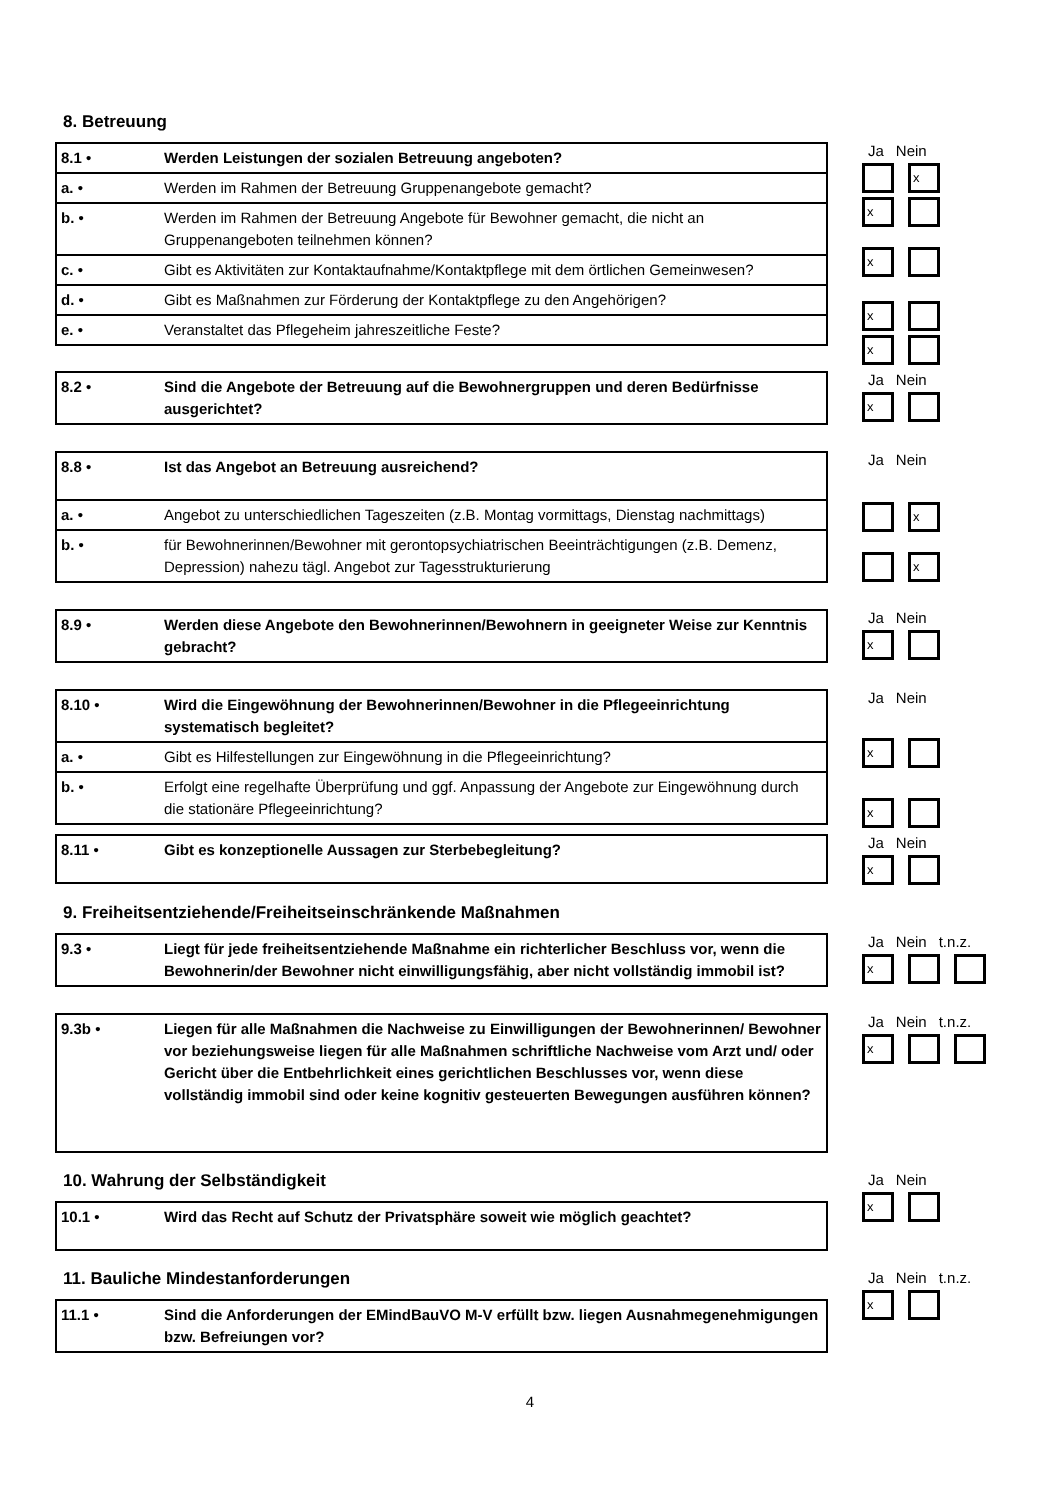8. Betreuung
| 8.1 • | Werden Leistungen der sozialen Betreuung angeboten? |
| a. • | Werden im Rahmen der Betreuung Gruppenangebote gemacht? |
| b. • | Werden im Rahmen der Betreuung Angebote für Bewohner gemacht, die nicht an Gruppenangeboten teilnehmen können? |
| c. • | Gibt es Aktivitäten zur Kontaktaufnahme/Kontaktpflege mit dem örtlichen Gemeinwesen? |
| d. • | Gibt es Maßnahmen zur Förderung der Kontaktpflege zu den Angehörigen? |
| e. • | Veranstaltet das Pflegeheim jahreszeitliche Feste? |
Ja Nein
x
x
x
x
x
| 8.2 • | Sind die Angebote der Betreuung auf die Bewohnergruppen und deren Bedürfnisse ausgerichtet? |
Ja Nein
x
| 8.8 • | Ist das Angebot an Betreuung ausreichend? |
| a. • | Angebot zu unterschiedlichen Tageszeiten (z.B. Montag vormittags, Dienstag nachmittags) |
| b. • | für Bewohnerinnen/Bewohner mit gerontopsychiatrischen Beeinträchtigungen (z.B. Demenz, Depression) nahezu tägl. Angebot zur Tagesstrukturierung |
Ja Nein
x
x
| 8.9 • | Werden diese Angebote den Bewohnerinnen/Bewohnern in geeigneter Weise zur Kenntnis gebracht? |
Ja Nein
x
| 8.10 • | Wird die Eingewöhnung der Bewohnerinnen/Bewohner in die Pflegeeinrichtung systematisch begleitet? |
| a. • | Gibt es Hilfestellungen zur Eingewöhnung in die Pflegeeinrichtung? |
| b. • | Erfolgt eine regelhafte Überprüfung und ggf. Anpassung der Angebote zur Eingewöhnung durch die stationäre Pflegeeinrichtung? |
Ja Nein
x
x
| 8.11 • | Gibt es konzeptionelle Aussagen zur Sterbebegleitung? |
Ja Nein
x
9. Freiheitsentziehende/Freiheitseinschränkende Maßnahmen
| 9.3 • | Liegt für jede freiheitsentziehende Maßnahme ein richterlicher Beschluss vor, wenn die Bewohnerin/der Bewohner nicht einwilligungsfähig, aber nicht vollständig immobil ist? |
Ja Nein t.n.z.
x
| 9.3b • | Liegen für alle Maßnahmen die Nachweise zu Einwilligungen der Bewohnerinnen/ Bewohner vor beziehungsweise liegen für alle Maßnahmen schriftliche Nachweise vom Arzt und/ oder Gericht über die Entbehrlichkeit eines gerichtlichen Beschlusses vor, wenn diese vollständig immobil sind oder keine kognitiv gesteuerten Bewegungen ausführen können? |
Ja Nein t.n.z.
x
10. Wahrung der Selbständigkeit
| 10.1 • | Wird das Recht auf Schutz der Privatsphäre soweit wie möglich geachtet? |
Ja Nein
x
11. Bauliche Mindestanforderungen
| 11.1 • | Sind die Anforderungen der EMindBauVO M-V erfüllt bzw. liegen Ausnahmegenehmigungen bzw. Befreiungen vor? |
Ja Nein t.n.z.
x
4